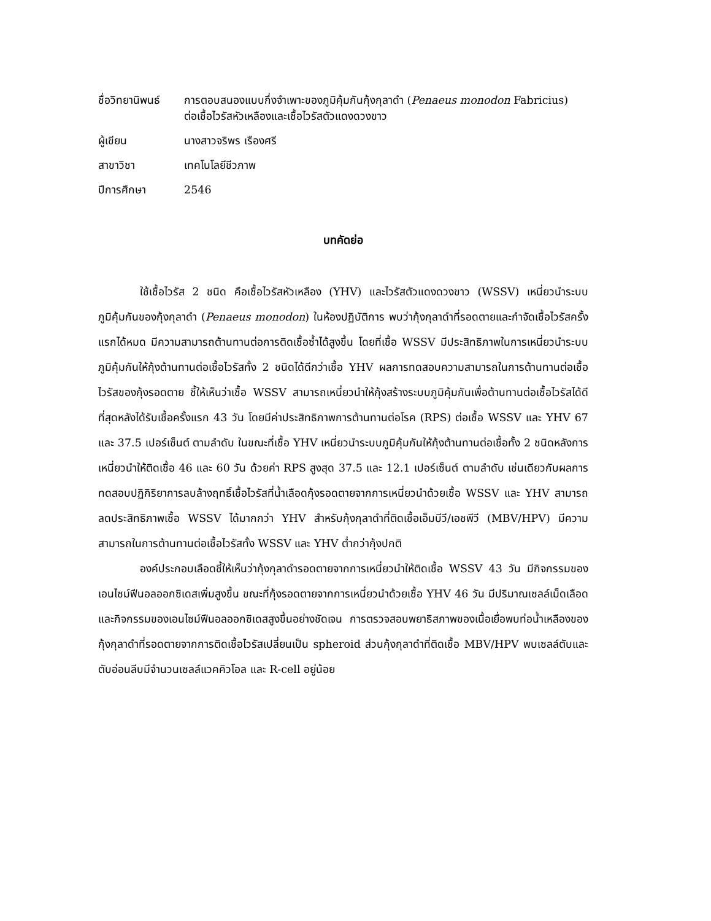ชื่อวิทยานิพนธ์
การตอบสนองแบบกึ่งจำเพาะของภูมิคุ้มกันกุ้งกุลาดำ (Penaeus monodon Fabricius)
ต่อเชื้อไวรัสหัวเหลืองและเชื้อไวรัสตัวแดงดวงขาว
ผู้เขียน
นางสาวจริพร เรืองศรี
สาขาวิชา
เทคโนโลยีชีวภาพ
ปีการศึกษา
2546
บทคัดย่อ
ใช้เชื้อไวรัส 2 ชนิด คือเชื้อไวรัสหัวเหลือง (YHV) และไวรัสตัวแดงดวงขาว (WSSV) เหนี่ยวนำระบบภูมิคุ้มกันของกุ้งกุลาดำ (Penaeus monodon) ในห้องปฏิบัติการ พบว่ากุ้งกุลาดำที่รอดตายและกำจัดเชื้อไวรัสครั้งแรกได้หมด มีความสามารถต้านทานต่อการติดเชื้อซ้ำได้สูงขึ้น โดยที่เชื้อ WSSV มีประสิทธิภาพในการเหนี่ยวนำระบบภูมิคุ้มกันให้กุ้งต้านทานต่อเชื้อไวรัสทั้ง 2 ชนิดได้ดีกว่าเชื้อ YHV ผลการทดสอบความสามารถในการต้านทานต่อเชื้อไวรัสของกุ้งรอดตาย ชี้ให้เห็นว่าเชื้อ WSSV สามารถเหนี่ยวนำให้กุ้งสร้างระบบภูมิคุ้มกันเพื่อต้านทานต่อเชื้อไวรัสได้ดีที่สุดหลังได้รับเชื้อครั้งแรก 43 วัน โดยมีค่าประสิทธิภาพการต้านทานต่อโรค (RPS) ต่อเชื้อ WSSV และ YHV 67 และ 37.5 เปอร์เซ็นต์ ตามลำดับ ในขณะที่เชื้อ YHV เหนี่ยวนำระบบภูมิคุ้มกันให้กุ้งต้านทานต่อเชื้อทั้ง 2 ชนิดหลังการเหนี่ยวนำให้ติดเชื้อ 46 และ 60 วัน ด้วยค่า RPS สูงสุด 37.5 และ 12.1 เปอร์เซ็นต์ ตามลำดับ เช่นเดียวกับผลการทดสอบปฏิกิริยาการลบล้างฤทธิ์เชื้อไวรัสที่น้ำเลือดกุ้งรอดตายจากการเหนี่ยวนำด้วยเชื้อ WSSV และ YHV สามารถลดประสิทธิภาพเชื้อ WSSV ได้มากกว่า YHV สำหรับกุ้งกุลาดำที่ติดเชื้อเอ็มบีวี/เอชพีวี (MBV/HPV) มีความสามารถในการต้านทานต่อเชื้อไวรัสทั้ง WSSV และ YHV ต่ำกว่ากุ้งปกติ
องค์ประกอบเลือดชี้ให้เห็นว่ากุ้งกุลาดำรอดตายจากการเหนี่ยวนำให้ติดเชื้อ WSSV 43 วัน มีกิจกรรมของเอนไซม์ฟีนอลออกซิเดสเพิ่มสูงขึ้น ขณะที่กุ้งรอดตายจากการเหนี่ยวนำด้วยเชื้อ YHV 46 วัน มีปริมาณเซลล์เม็ดเลือดและกิจกรรมของเอนไซม์ฟีนอลออกซิเดสสูงขึ้นอย่างชัดเจน การตรวจสอบพยาธิสภาพของเนื้อเยื่อพบท่อน้ำเหลืองของกุ้งกุลาดำที่รอดตายจากการติดเชื้อไวรัสเปลี่ยนเป็น spheroid ส่วนกุ้งกุลาดำที่ติดเชื้อ MBV/HPV พบเซลล์ตับและตับอ่อนลีบมีจำนวนเซลล์แวคคิวโอล และ R-cell อยู่น้อย